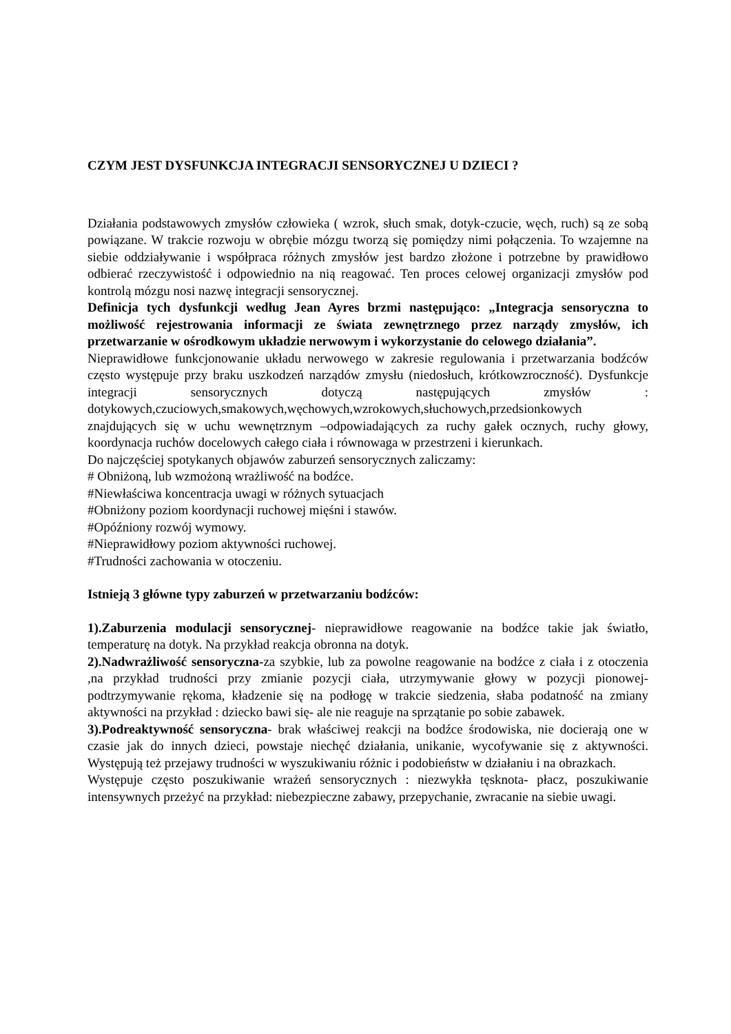CZYM JEST DYSFUNKCJA INTEGRACJI SENSORYCZNEJ U DZIECI ?
Działania podstawowych zmysłów człowieka ( wzrok, słuch smak, dotyk-czucie, węch, ruch) są ze sobą powiązane. W trakcie rozwoju w obrębie mózgu tworzą się pomiędzy nimi połączenia. To wzajemne na siebie oddziaływanie i współpraca różnych zmysłów jest bardzo złożone i potrzebne by prawidłowo odbierać rzeczywistość i odpowiednio na nią reagować. Ten proces celowej organizacji zmysłów pod kontrolą mózgu nosi nazwę integracji sensorycznej.
Definicja tych dysfunkcji według Jean Ayres brzmi następująco: „Integracja sensoryczna to możliwość rejestrowania informacji ze świata zewnętrznego przez narządy zmysłów, ich przetwarzanie w ośrodkowym układzie nerwowym i wykorzystanie do celowego działania”.
Nieprawidłowe funkcjonowanie układu nerwowego w zakresie regulowania i przetwarzania bodźców często występuje przy braku uszkodzeń narządów zmysłu (niedosłuch, krótkowzroczność). Dysfunkcje integracji sensorycznych dotyczą następujących zmysłów : dotykowych,czuciowych,smakowych,węchowych,wzrokowych,słuchowych,przedsionkowych znajdujących się w uchu wewnętrznym –odpowiadających za ruchy gałek ocznych, ruchy głowy, koordynacja ruchów docelowych całego ciała i równowaga w przestrzeni i kierunkach.
Do najczęściej spotykanych objawów zaburzeń sensorycznych zaliczamy:
# Obniżoną, lub wzmożoną wrażliwość na bodźce.
#Niewłaściwa koncentracja uwagi w różnych sytuacjach
#Obniżony poziom koordynacji ruchowej mięśni i stawów.
#Opóźniony rozwój wymowy.
#Nieprawidłowy poziom aktywności ruchowej.
#Trudności zachowania w otoczeniu.
Istnieją 3 główne typy zaburzeń w przetwarzaniu bodźców:
1).Zaburzenia modulacji sensorycznej- nieprawidłowe reagowanie na bodźce takie jak światło, temperaturę na dotyk. Na przykład reakcja obronna na dotyk.
2).Nadwrażliwość sensoryczna-za szybkie, lub za powolne reagowanie na bodźce z ciała i z otoczenia ,na przykład trudności przy zmianie pozycji ciała, utrzymywanie głowy w pozycji pionowej- podtrzymywanie rękoma, kładzenie się na podłogę w trakcie siedzenia, słaba podatność na zmiany aktywności na przykład : dziecko bawi się- ale nie reaguje na sprzątanie po sobie zabawek.
3).Podreaktywność sensoryczna- brak właściwej reakcji na bodźce środowiska, nie docierają one w czasie jak do innych dzieci, powstaje niechęć działania, unikanie, wycofywanie się z aktywności. Występują też przejawy trudności w wyszukiwaniu różnic i podobieństw w działaniu i na obrazkach.
Występuje często poszukiwanie wrażeń sensorycznych : niezwykła tęsknota- płacz, poszukiwanie intensywnych przeżyć na przykład: niebezpieczne zabawy, przepychanie, zwracanie na siebie uwagi.